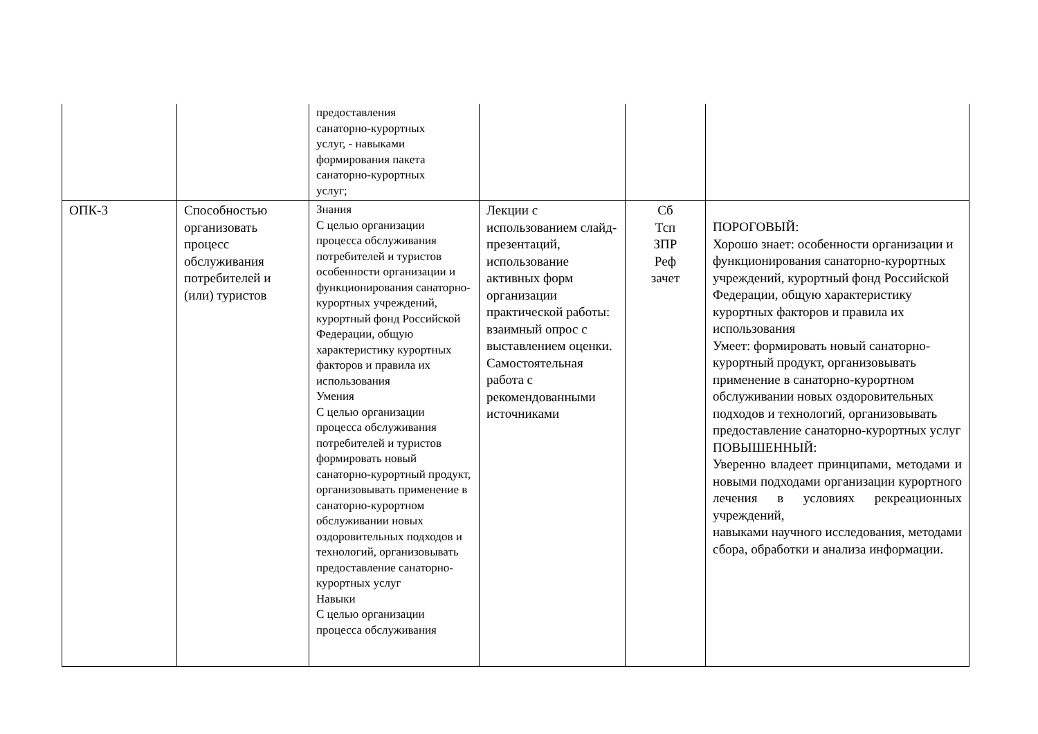| | | предоставления санаторно-курортных услуг, - навыками формирования пакета санаторно-курортных услуг; | | | |
| ОПК-3 | Способностью организовать процесс обслуживания потребителей и (или) туристов | Знания С целью организации процесса обслуживания потребителей и туристов особенности организации и функционирования санаторно-курортных учреждений, курортный фонд Российской Федерации, общую характеристику курортных факторов и правила их использования Умения С целью организации процесса обслуживания потребителей и туристов формировать новый санаторно-курортный продукт, организовывать применение в санаторно-курортном обслуживании новых оздоровительных подходов и технологий, организовывать предоставление санаторно-курортных услуг Навыки С целью организации процесса обслуживания | Лекции с использованием слайд-презентаций, использование активных форм организации практической работы: взаимный опрос с выставлением оценки. Самостоятельная работа с рекомендованными источниками | Сб Тсп ЗПР Реф зачет | ПОРОГОВЫЙ: Хорошо знает: особенности организации и функционирования санаторно-курортных учреждений, курортный фонд Российской Федерации, общую характеристику курортных факторов и правила их использования Умеет: формировать новый санаторно-курортный продукт, организовывать применение в санаторно-курортном обслуживании новых оздоровительных подходов и технологий, организовывать предоставление санаторно-курортных услуг ПОВЫШЕННЫЙ: Уверенно владеет принципами, методами и новыми подходами организации курортного лечения в условиях рекреационных учреждений, навыками научного исследования, методами сбора, обработки и анализа информации. |